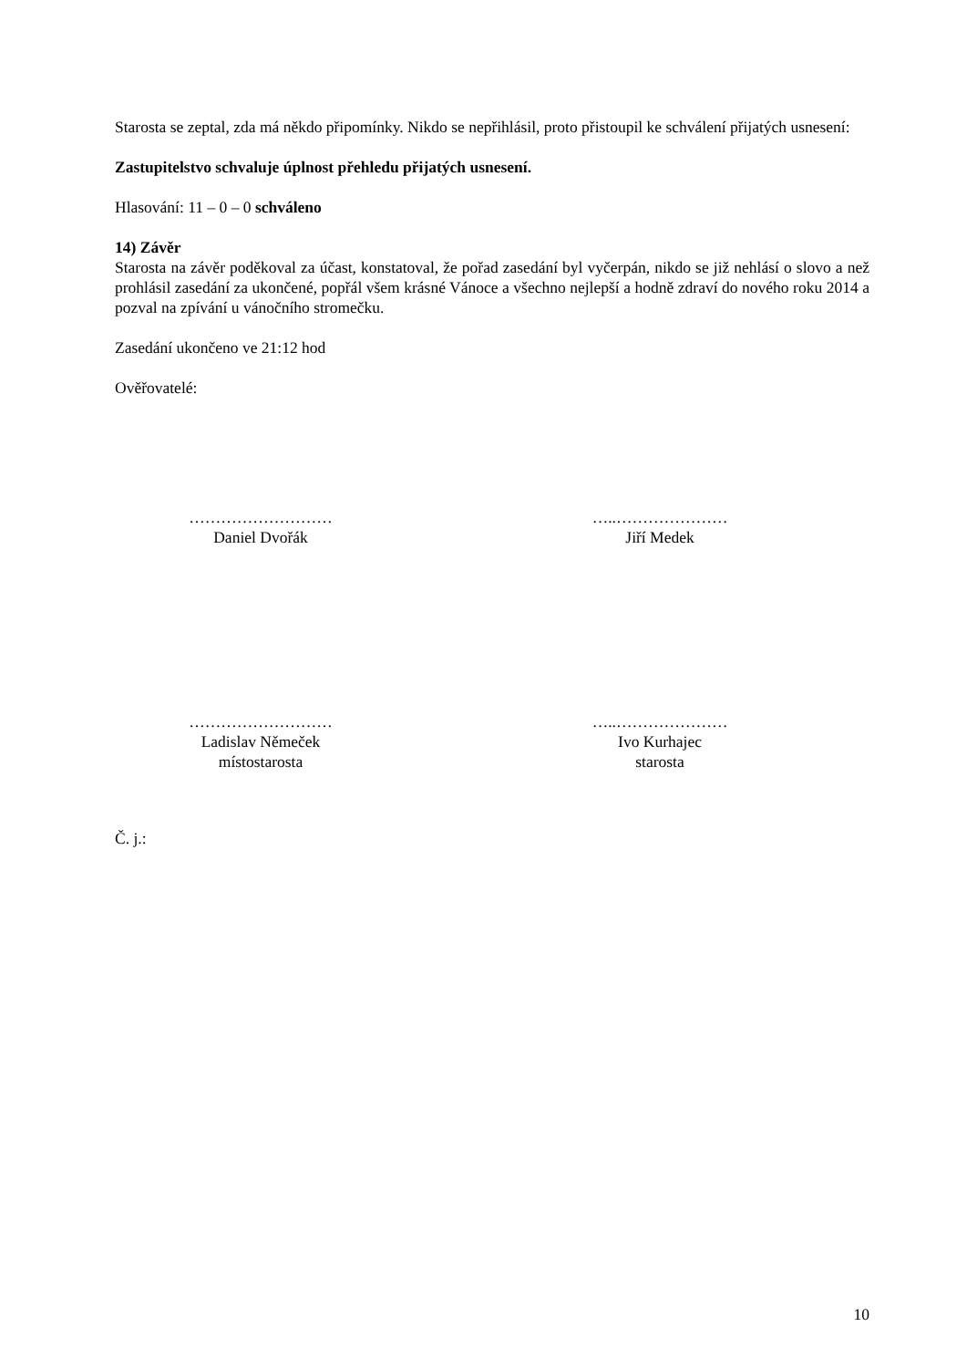Starosta se zeptal, zda má někdo připomínky. Nikdo se nepřihlásil, proto přistoupil ke schválení přijatých usnesení:
Zastupitelstvo schvaluje úplnost přehledu přijatých usnesení.
Hlasování: 11 – 0 – 0 schváleno
14) Závěr
Starosta na závěr poděkoval za účast, konstatoval, že pořad zasedání byl vyčerpán, nikdo se již nehlásí o slovo a než prohlásil zasedání za ukončené, popřál všem krásné Vánoce a všechno nejlepší a hodně zdraví do nového roku 2014 a pozval na zpívání u vánočního stromečku.
Zasedání ukončeno ve 21:12 hod
Ověřovatelé:
………………………
Daniel Dvořák
…..…………………
Jiří Medek
………………………
Ladislav Němeček
místostarosta
…..…………………
Ivo Kurhajec
starosta
Č. j.:
10